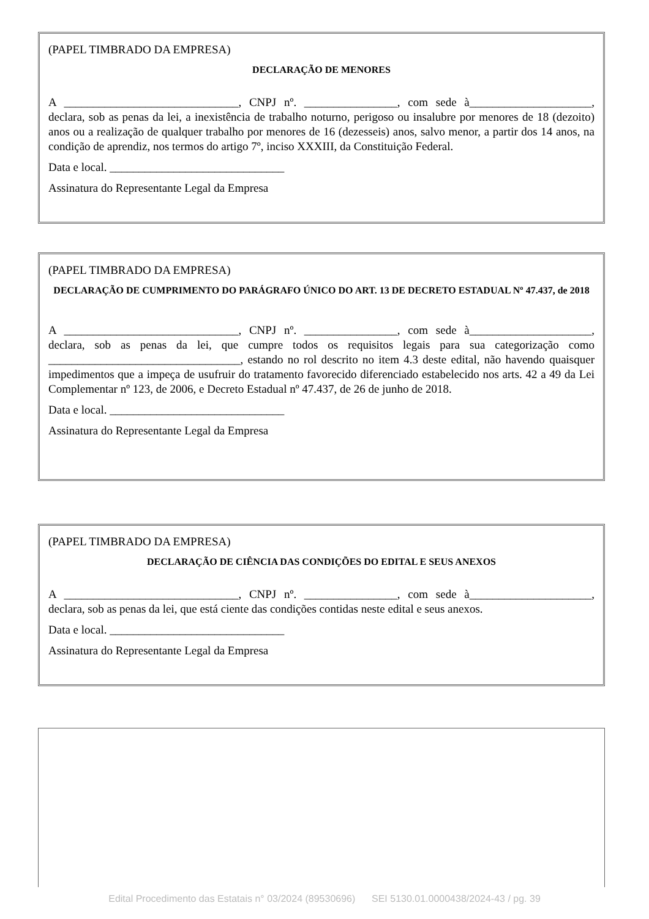(PAPEL TIMBRADO DA EMPRESA)
DECLARAÇÃO DE MENORES
A ______________________________, CNPJ nº. ________________, com sede à_____________________, declara, sob as penas da lei, a inexistência de trabalho noturno, perigoso ou insalubre por menores de 18 (dezoito) anos ou a realização de qualquer trabalho por menores de 16 (dezesseis) anos, salvo menor, a partir dos 14 anos, na condição de aprendiz, nos termos do artigo 7º, inciso XXXIII, da Constituição Federal.
Data e local. ______________________________
Assinatura do Representante Legal da Empresa
(PAPEL TIMBRADO DA EMPRESA)
DECLARAÇÃO DE CUMPRIMENTO DO PARÁGRAFO ÚNICO DO ART. 13 DE DECRETO ESTADUAL Nº 47.437, de 2018
A ______________________________, CNPJ nº. ________________, com sede à_____________________, declara, sob as penas da lei, que cumpre todos os requisitos legais para sua categorização como _________________________________, estando no rol descrito no item 4.3 deste edital, não havendo quaisquer impedimentos que a impeça de usufruir do tratamento favorecido diferenciado estabelecido nos arts. 42 a 49 da Lei Complementar nº 123, de 2006, e Decreto Estadual nº 47.437, de 26 de junho de 2018.
Data e local. ______________________________
Assinatura do Representante Legal da Empresa
(PAPEL TIMBRADO DA EMPRESA)
DECLARAÇÃO DE CIÊNCIA DAS CONDIÇÕES DO EDITAL E SEUS ANEXOS
A ______________________________, CNPJ nº. ________________, com sede à_____________________, declara, sob as penas da lei, que está ciente das condições contidas neste edital e seus anexos.
Data e local. ______________________________
Assinatura do Representante Legal da Empresa
Edital Procedimento das Estatais n° 03/2024 (89530696) SEI 5130.01.0000438/2024-43 / pg. 39